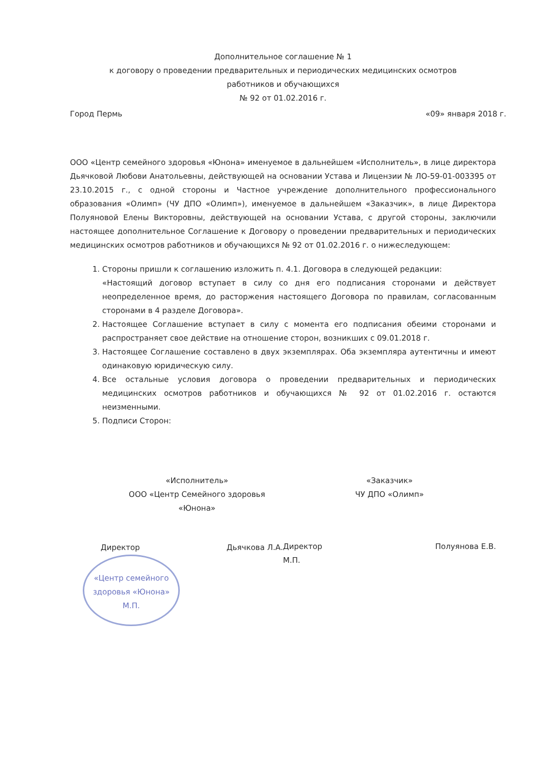Дополнительное соглашение № 1
к договору о проведении предварительных и периодических медицинских осмотров
работников и обучающихся
№ 92 от 01.02.2016 г.
Город Пермь «09» января 2018 г.
ООО «Центр семейного здоровья «Юнона» именуемое в дальнейшем «Исполнитель», в лице директора Дьячковой Любови Анатольевны, действующей на основании Устава и Лицензии № ЛО-59-01-003395 от 23.10.2015 г., с одной стороны и Частное учреждение дополнительного профессионального образования «Олимп» (ЧУ ДПО «Олимп»), именуемое в дальнейшем «Заказчик», в лице Директора Полуяновой Елены Викторовны, действующей на основании Устава, с другой стороны, заключили настоящее дополнительное Соглашение к Договору о проведении предварительных и периодических медицинских осмотров работников и обучающихся № 92 от 01.02.2016 г. о нижеследующем:
1. Стороны пришли к соглашению изложить п. 4.1. Договора в следующей редакции:
«Настоящий договор вступает в силу со дня его подписания сторонами и действует неопределенное время, до расторжения настоящего Договора по правилам, согласованным сторонами в 4 разделе Договора».
2. Настоящее Соглашение вступает в силу с момента его подписания обеими сторонами и распространяет свое действие на отношение сторон, возникших с 09.01.2018 г.
3. Настоящее Соглашение составлено в двух экземплярах. Оба экземпляра аутентичны и имеют одинаковую юридическую силу.
4. Все остальные условия договора о проведении предварительных и периодических медицинских осмотров работников и обучающихся № 92 от 01.02.2016 г. остаются неизменными.
5. Подписи Сторон:
«Исполнитель»
ООО «Центр Семейного здоровья
«Юнона»
Директор Дьячкова Л.А.
«Центр семейного здоровья «Юнона»
М.П.
«Заказчик»
ЧУ ДПО «Олимп»
Директор Полуянова Е.В.
М.П.